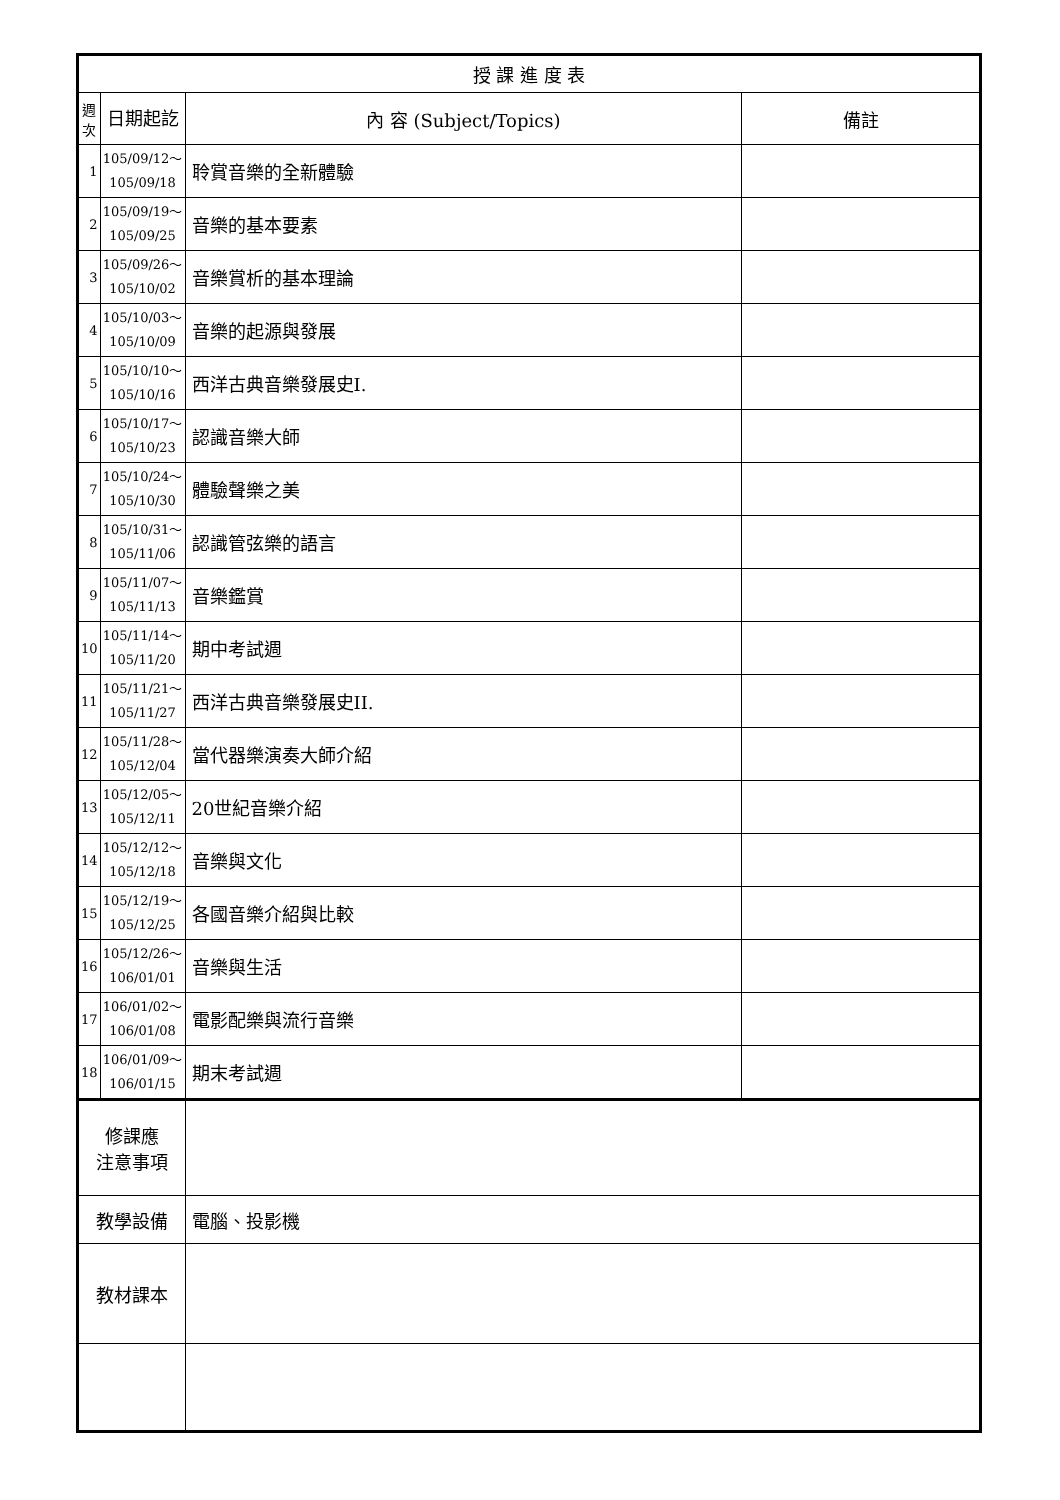| 授 課 進 度 表 | | | |
| --- | --- | --- | --- |
| 週 次 | 日期起訖 | 內 容 (Subject/Topics) | 備註 |
| 1 | 105/09/12～ 105/09/18 | 聆賞音樂的全新體驗 | |
| 2 | 105/09/19～ 105/09/25 | 音樂的基本要素 | |
| 3 | 105/09/26～ 105/10/02 | 音樂賞析的基本理論 | |
| 4 | 105/10/03～ 105/10/09 | 音樂的起源與發展 | |
| 5 | 105/10/10～ 105/10/16 | 西洋古典音樂發展史I. | |
| 6 | 105/10/17～ 105/10/23 | 認識音樂大師 | |
| 7 | 105/10/24～ 105/10/30 | 體驗聲樂之美 | |
| 8 | 105/10/31～ 105/11/06 | 認識管弦樂的語言 | |
| 9 | 105/11/07～ 105/11/13 | 音樂鑑賞 | |
| 10 | 105/11/14～ 105/11/20 | 期中考試週 | |
| 11 | 105/11/21～ 105/11/27 | 西洋古典音樂發展史II. | |
| 12 | 105/11/28～ 105/12/04 | 當代器樂演奏大師介紹 | |
| 13 | 105/12/05～ 105/12/11 | 20世紀音樂介紹 | |
| 14 | 105/12/12～ 105/12/18 | 音樂與文化 | |
| 15 | 105/12/19～ 105/12/25 | 各國音樂介紹與比較 | |
| 16 | 105/12/26～ 106/01/01 | 音樂與生活 | |
| 17 | 106/01/02～ 106/01/08 | 電影配樂與流行音樂 | |
| 18 | 106/01/09～ 106/01/15 | 期末考試週 | |
| 修課應 注意事項 | | | |
| 教學設備 | | 電腦、投影機 | |
| 教材課本 | | | |